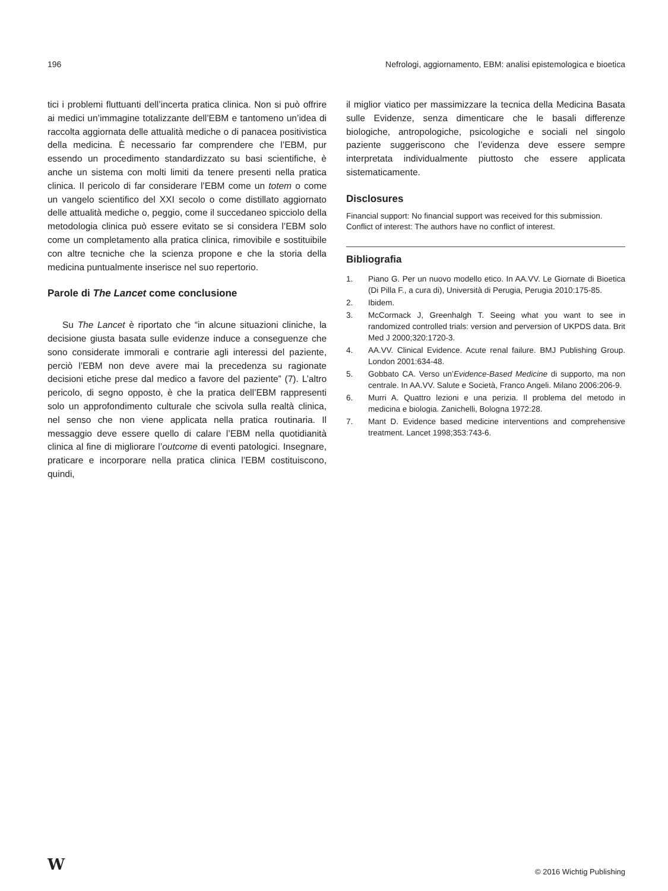196 Nefrologi, aggiornamento, EBM: analisi epistemologica e bioetica
tici i problemi fluttuanti dell’incerta pratica clinica. Non si può offrire ai medici un’immagine totalizzante dell’EBM e tantomeno un’idea di raccolta aggiornata delle attualità mediche o di panacea positivistica della medicina. È necessario far comprendere che l’EBM, pur essendo un procedimento standardizzato su basi scientifiche, è anche un sistema con molti limiti da tenere presenti nella pratica clinica. Il pericolo di far considerare l’EBM come un totem o come un vangelo scientifico del XXI secolo o come distillato aggiornato delle attualità mediche o, peggio, come il succedaneo spicciolo della metodologia clinica può essere evitato se si considera l’EBM solo come un completamento alla pratica clinica, rimovibile e sostituibile con altre tecniche che la scienza propone e che la storia della medicina puntualmente inserisce nel suo repertorio.
Parole di The Lancet come conclusione
Su The Lancet è riportato che “in alcune situazioni cliniche, la decisione giusta basata sulle evidenze induce a conseguenze che sono considerate immorali e contrarie agli interessi del paziente, perciò l’EBM non deve avere mai la precedenza su ragionate decisioni etiche prese dal medico a favore del paziente” (7). L’altro pericolo, di segno opposto, è che la pratica dell’EBM rappresenti solo un approfondimento culturale che scivola sulla realtà clinica, nel senso che non viene applicata nella pratica routinaria. Il messaggio deve essere quello di calare l’EBM nella quotidianità clinica al fine di migliorare l’outcome di eventi patologici. Insegnare, praticare e incorporare nella pratica clinica l’EBM costituiscono, quindi,
il miglior viatico per massimizzare la tecnica della Medicina Basata sulle Evidenze, senza dimenticare che le basali differenze biologiche, antropologiche, psicologiche e sociali nel singolo paziente suggeriscono che l’evidenza deve essere sempre interpretata individualmente piuttosto che essere applicata sistematicamente.
Disclosures
Financial support: No financial support was received for this submission.
Conflict of interest: The authors have no conflict of interest.
Bibliografia
1. Piano G. Per un nuovo modello etico. In AA.VV. Le Giornate di Bioetica (Di Pilla F., a cura di), Università di Perugia, Perugia 2010:175-85.
2. Ibidem.
3. McCormack J, Greenhalgh T. Seeing what you want to see in randomized controlled trials: version and perversion of UKPDS data. Brit Med J 2000;320:1720-3.
4. AA.VV. Clinical Evidence. Acute renal failure. BMJ Publishing Group. London 2001:634-48.
5. Gobbato CA. Verso un’Evidence-Based Medicine di supporto, ma non centrale. In AA.VV. Salute e Società, Franco Angeli. Milano 2006:206-9.
6. Murri A. Quattro lezioni e una perizia. Il problema del metodo in medicina e biologia. Zanichelli, Bologna 1972:28.
7. Mant D. Evidence based medicine interventions and comprehensive treatment. Lancet 1998;353:743-6.
W © 2016 Wichtig Publishing